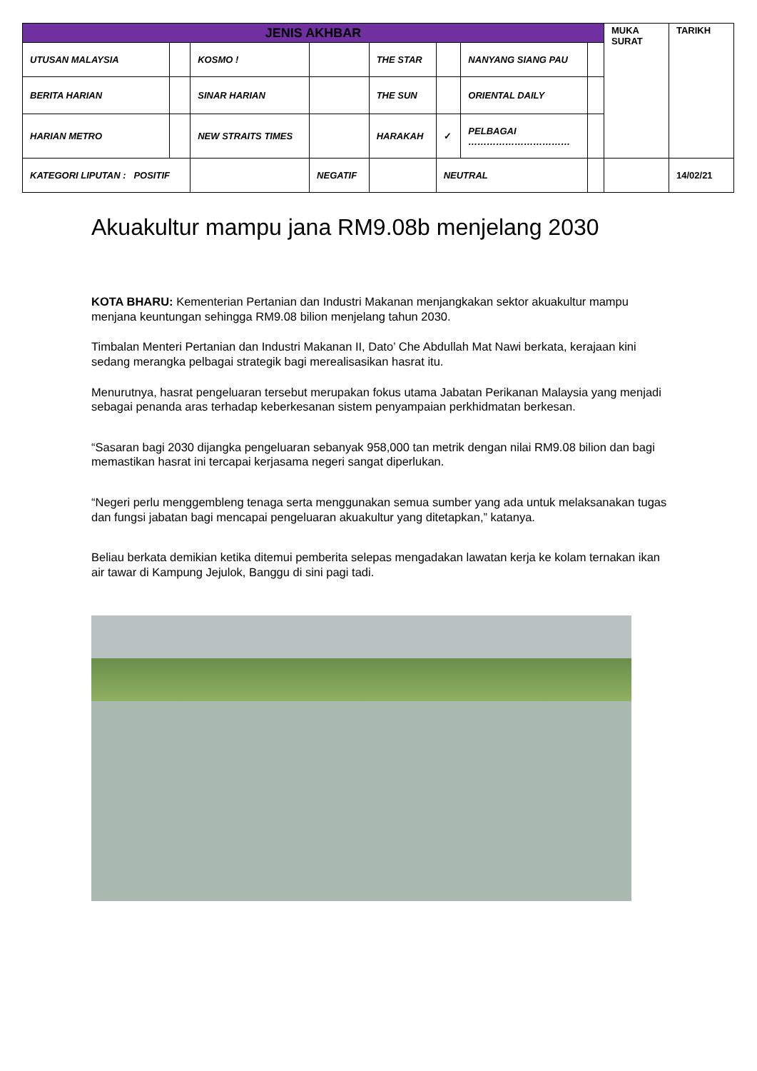| JENIS AKHBAR | | | | | | | | MUKA SURAT | TARIKH |
| UTUSAN MALAYSIA | | KOSMO ! | | THE STAR | | NANYANG SIANG PAU | | | |
| BERITA HARIAN | | SINAR HARIAN | | THE SUN | | ORIENTAL DAILY | | | |
| HARIAN METRO | | NEW STRAITS TIMES | | HARAKAH | ✓ | PELBAGAI …………………………… | | | |
| KATEGORI LIPUTAN : POSITIF | | | NEGATIF | | NEUTRAL | | | | 14/02/21 |
Akuakultur mampu jana RM9.08b menjelang 2030
KOTA BHARU: Kementerian Pertanian dan Industri Makanan menjangkakan sektor akuakultur mampu menjana keuntungan sehingga RM9.08 bilion menjelang tahun 2030.
Timbalan Menteri Pertanian dan Industri Makanan II, Dato’ Che Abdullah Mat Nawi berkata, kerajaan kini sedang merangka pelbagai strategik bagi merealisasikan hasrat itu.
Menurutnya, hasrat pengeluaran tersebut merupakan fokus utama Jabatan Perikanan Malaysia yang menjadi sebagai penanda aras terhadap keberkesanan sistem penyampaian perkhidmatan berkesan.
“Sasaran bagi 2030 dijangka pengeluaran sebanyak 958,000 tan metrik dengan nilai RM9.08 bilion dan bagi memastikan hasrat ini tercapai kerjasama negeri sangat diperlukan.
“Negeri perlu menggembleng tenaga serta menggunakan semua sumber yang ada untuk melaksanakan tugas dan fungsi jabatan bagi mencapai pengeluaran akuakultur yang ditetapkan,” katanya.
Beliau berkata demikian ketika ditemui pemberita selepas mengadakan lawatan kerja ke kolam ternakan ikan air tawar di Kampung Jejulok, Banggu di sini pagi tadi.